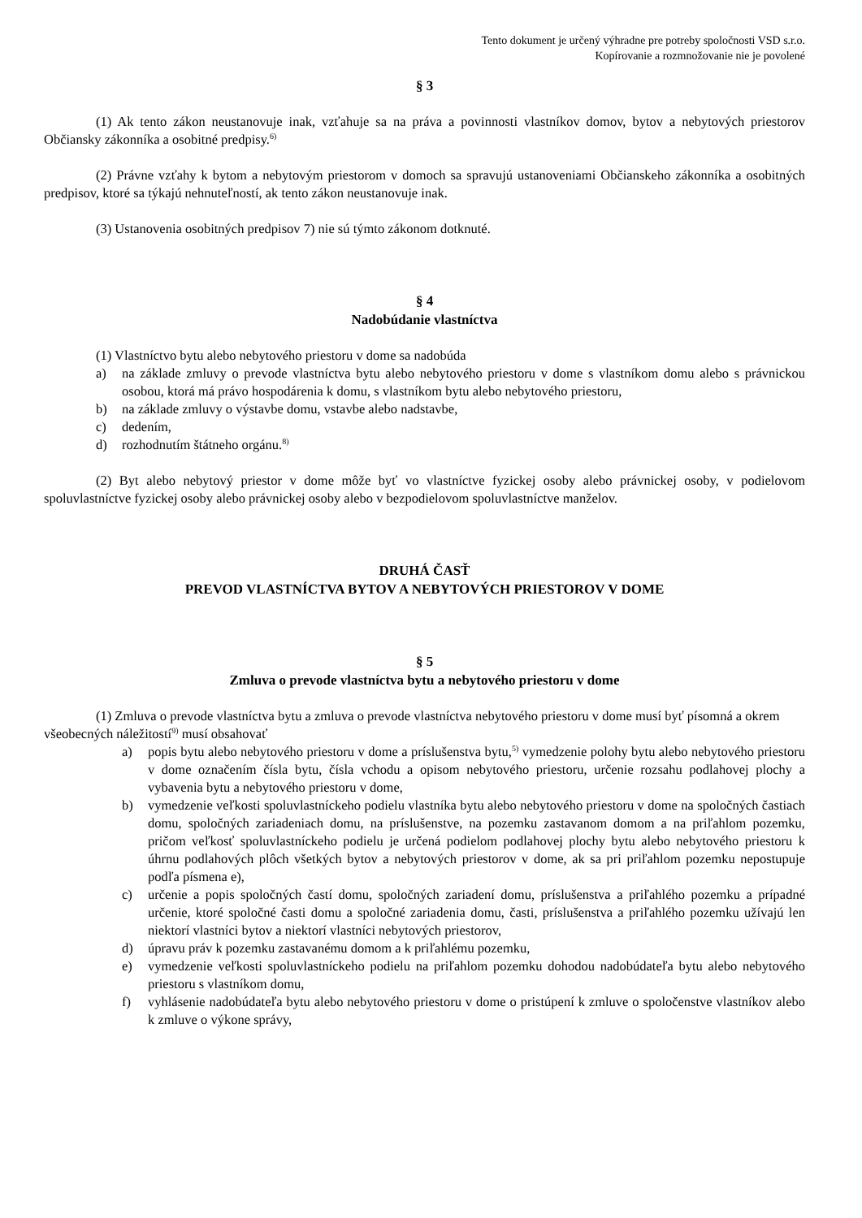Tento dokument je určený výhradne pre potreby spoločnosti VSD s.r.o.
Kopírovanie a rozmnožovanie nie je povolené
§ 3
(1) Ak tento zákon neustanovuje inak, vzťahuje sa na práva a povinnosti vlastníkov domov, bytov a nebytových priestorov Občiansky zákonníka a osobitné predpisy.<sup>6)</sup>
(2) Právne vzťahy k bytom a nebytovým priestorom v domoch sa spravujú ustanoveniami Občianskeho zákonníka a osobitných predpisov, ktoré sa týkajú nehnuteľností, ak tento zákon neustanovuje inak.
(3) Ustanovenia osobitných predpisov 7) nie sú týmto zákonom dotknuté.
§ 4
Nadobúdanie vlastníctva
(1) Vlastníctvo bytu alebo nebytového priestoru v dome sa nadobúda
a) na základe zmluvy o prevode vlastníctva bytu alebo nebytového priestoru v dome s vlastníkom domu alebo s právnickou osobou, ktorá má právo hospodárenia k domu, s vlastníkom bytu alebo nebytového priestoru,
b) na základe zmluvy o výstavbe domu, vstavbe alebo nadstavbe,
c) dedením,
d) rozhodnutím štátneho orgánu.<sup>8)</sup>
(2) Byt alebo nebytový priestor v dome môže byť vo vlastníctve fyzickej osoby alebo právnickej osoby, v podielovom spoluvlastníctve fyzickej osoby alebo právnickej osoby alebo v bezpodielovom spoluvlastníctve manželov.
DRUHÁ ČASŤ
PREVOD VLASTNÍCTVA BYTOV A NEBYTOVÝCH PRIESTOROV V DOME
§ 5
Zmluva o prevode vlastníctva bytu a nebytového priestoru v dome
(1) Zmluva o prevode vlastníctva bytu a zmluva o prevode vlastníctva nebytového priestoru v dome musí byť písomná a okrem všeobecných náležitostí<sup>9)</sup> musí obsahovať
a) popis bytu alebo nebytového priestoru v dome a príslušenstva bytu,<sup>5)</sup> vymedzenie polohy bytu alebo nebytového priestoru v dome označením čísla bytu, čísla vchodu a opisom nebytového priestoru, určenie rozsahu podlahovej plochy a vybavenia bytu a nebytového priestoru v dome,
b) vymedzenie veľkosti spoluvlastníckeho podielu vlastníka bytu alebo nebytového priestoru v dome na spoločných častiach domu, spoločných zariadeniach domu, na príslušenstve, na pozemku zastavanom domom a na priľahlom pozemku, pričom veľkosť spoluvlastníckeho podielu je určená podielom podlahovej plochy bytu alebo nebytového priestoru k úhrnu podlahových plôch všetkých bytov a nebytových priestorov v dome, ak sa pri priľahlom pozemku nepostupuje podľa písmena e),
c) určenie a popis spoločných častí domu, spoločných zariadení domu, príslušenstva a priľahlého pozemku a prípadné určenie, ktoré spoločné časti domu a spoločné zariadenia domu, časti, príslušenstva a priľahlého pozemku užívajú len niektorí vlastníci bytov a niektorí vlastníci nebytových priestorov,
d) úpravu práv k pozemku zastavanému domom a k priľahlému pozemku,
e) vymedzenie veľkosti spoluvlastníckeho podielu na priľahlom pozemku dohodou nadobúdateľa bytu alebo nebytového priestoru s vlastníkom domu,
f) vyhlásenie nadobúdateľa bytu alebo nebytového priestoru v dome o pristúpení k zmluve o spoločenstve vlastníkov alebo k zmluve o výkone správy,